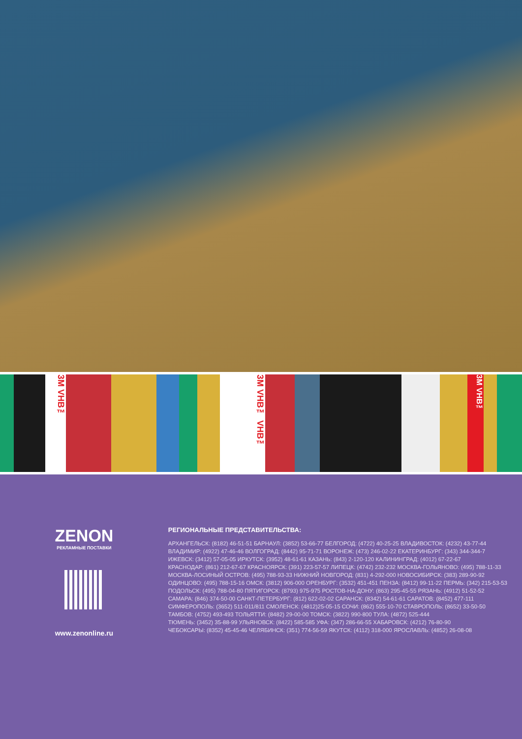3M VHB™
3M VHB™ VHB™
3M VHB™
ZENON
РЕКЛАМНЫЕ ПОСТАВКИ
www.zenonline.ru
РЕГИОНАЛЬНЫЕ ПРЕДСТАВИТЕЛЬСТВА:
АРХАНГЕЛЬСК: (8182) 46-51-51 БАРНАУЛ: (3852) 53-66-77 БЕЛГОРОД: (4722) 40-25-25 ВЛАДИВОСТОК: (4232) 43-77-44
ВЛАДИМИР: (4922) 47-46-46 ВОЛГОГРАД: (8442) 95-71-71 ВОРОНЕЖ: (473) 246-02-22 ЕКАТЕРИНБУРГ: (343) 344-344-7
ИЖЕВСК: (3412) 57-05-05 ИРКУТСК: (3952) 48-61-61 КАЗАНЬ: (843) 2-120-120 КАЛИНИНГРАД: (4012) 67-22-67
КРАСНОДАР: (861) 212-67-67 КРАСНОЯРСК: (391) 223-57-57 ЛИПЕЦК: (4742) 232-232 МОСКВА-ГОЛЬЯНОВО: (495) 788-11-33
МОСКВА-ЛОСИНЫЙ ОСТРОВ: (495) 788-93-33 НИЖНИЙ НОВГОРОД: (831) 4-292-000 НОВОСИБИРСК: (383) 289-90-92
ОДИНЦОВО: (495) 788-15-16 ОМСК: (3812) 906-000 ОРЕНБУРГ: (3532) 451-451 ПЕНЗА: (8412) 99-11-22 ПЕРМЬ: (342) 215-53-53
ПОДОЛЬСК: (495) 788-04-80 ПЯТИГОРСК: (8793) 975-975 РОСТОВ-НА-ДОНУ: (863) 295-45-55 РЯЗАНЬ: (4912) 51-52-52
САМАРА: (846) 374-50-00 САНКТ-ПЕТЕРБУРГ: (812) 622-02-02 САРАНСК: (8342) 54-61-61 САРАТОВ: (8452) 477-111
СИМФЕРОПОЛЬ: (3652) 511-011/811 СМОЛЕНСК: (4812)25-05-15 СОЧИ: (862) 555-10-70 СТАВРОПОЛЬ: (8652) 33-50-50
ТАМБОВ: (4752) 493-493 ТОЛЬЯТТИ: (8482) 29-00-00 ТОМСК: (3822) 990-800 ТУЛА: (4872) 525-444
ТЮМЕНЬ: (3452) 35-88-99 УЛЬЯНОВСК: (8422) 585-585 УФА: (347) 286-66-55 ХАБАРОВСК: (4212) 76-80-90
ЧЕБОКСАРЫ: (8352) 45-45-46 ЧЕЛЯБИНСК: (351) 774-56-59 ЯКУТСК: (4112) 318-000 ЯРОСЛАВЛЬ: (4852) 26-08-08